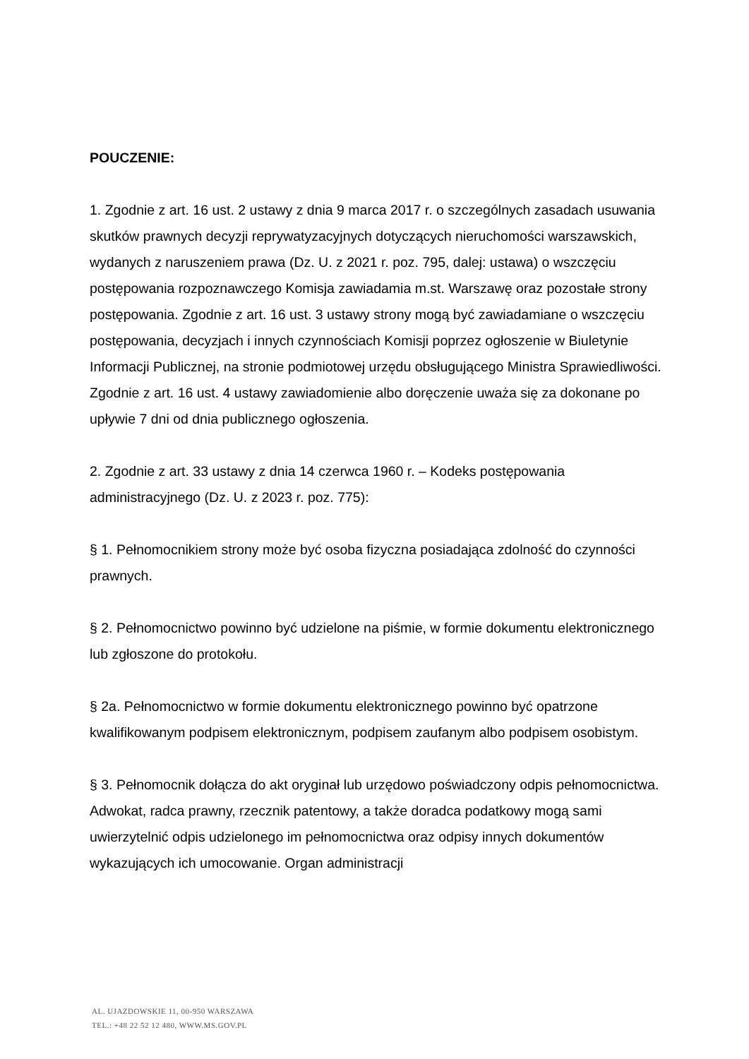POUCZENIE:
1. Zgodnie z art. 16 ust. 2 ustawy z dnia 9 marca 2017 r. o szczególnych zasadach usuwania skutków prawnych decyzji reprywatyzacyjnych dotyczących nieruchomości warszawskich, wydanych z naruszeniem prawa (Dz. U. z 2021 r. poz. 795, dalej: ustawa) o wszczęciu postępowania rozpoznawczego Komisja zawiadamia m.st. Warszawę oraz pozostałe strony postępowania. Zgodnie z art. 16 ust. 3 ustawy strony mogą być zawiadamiane o wszczęciu postępowania, decyzjach i innych czynnościach Komisji poprzez ogłoszenie w Biuletynie Informacji Publicznej, na stronie podmiotowej urzędu obsługującego Ministra Sprawiedliwości. Zgodnie z art. 16 ust. 4 ustawy zawiadomienie albo doręczenie uważa się za dokonane po upływie 7 dni od dnia publicznego ogłoszenia.
2. Zgodnie z art. 33 ustawy z dnia 14 czerwca 1960 r. – Kodeks postępowania administracyjnego (Dz. U. z 2023 r. poz. 775):
§ 1. Pełnomocnikiem strony może być osoba fizyczna posiadająca zdolność do czynności prawnych.
§ 2. Pełnomocnictwo powinno być udzielone na piśmie, w formie dokumentu elektronicznego lub zgłoszone do protokołu.
§ 2a. Pełnomocnictwo w formie dokumentu elektronicznego powinno być opatrzone kwalifikowanym podpisem elektronicznym, podpisem zaufanym albo podpisem osobistym.
§ 3. Pełnomocnik dołącza do akt oryginał lub urzędowo poświadczony odpis pełnomocnictwa. Adwokat, radca prawny, rzecznik patentowy, a także doradca podatkowy mogą sami uwierzytelnić odpis udzielonego im pełnomocnictwa oraz odpisy innych dokumentów wykazujących ich umocowanie. Organ administracji
AL. UJAZDOWSKIE 11, 00-950 WARSZAWA
TEL.: +48 22 52 12 480, WWW.MS.GOV.PL